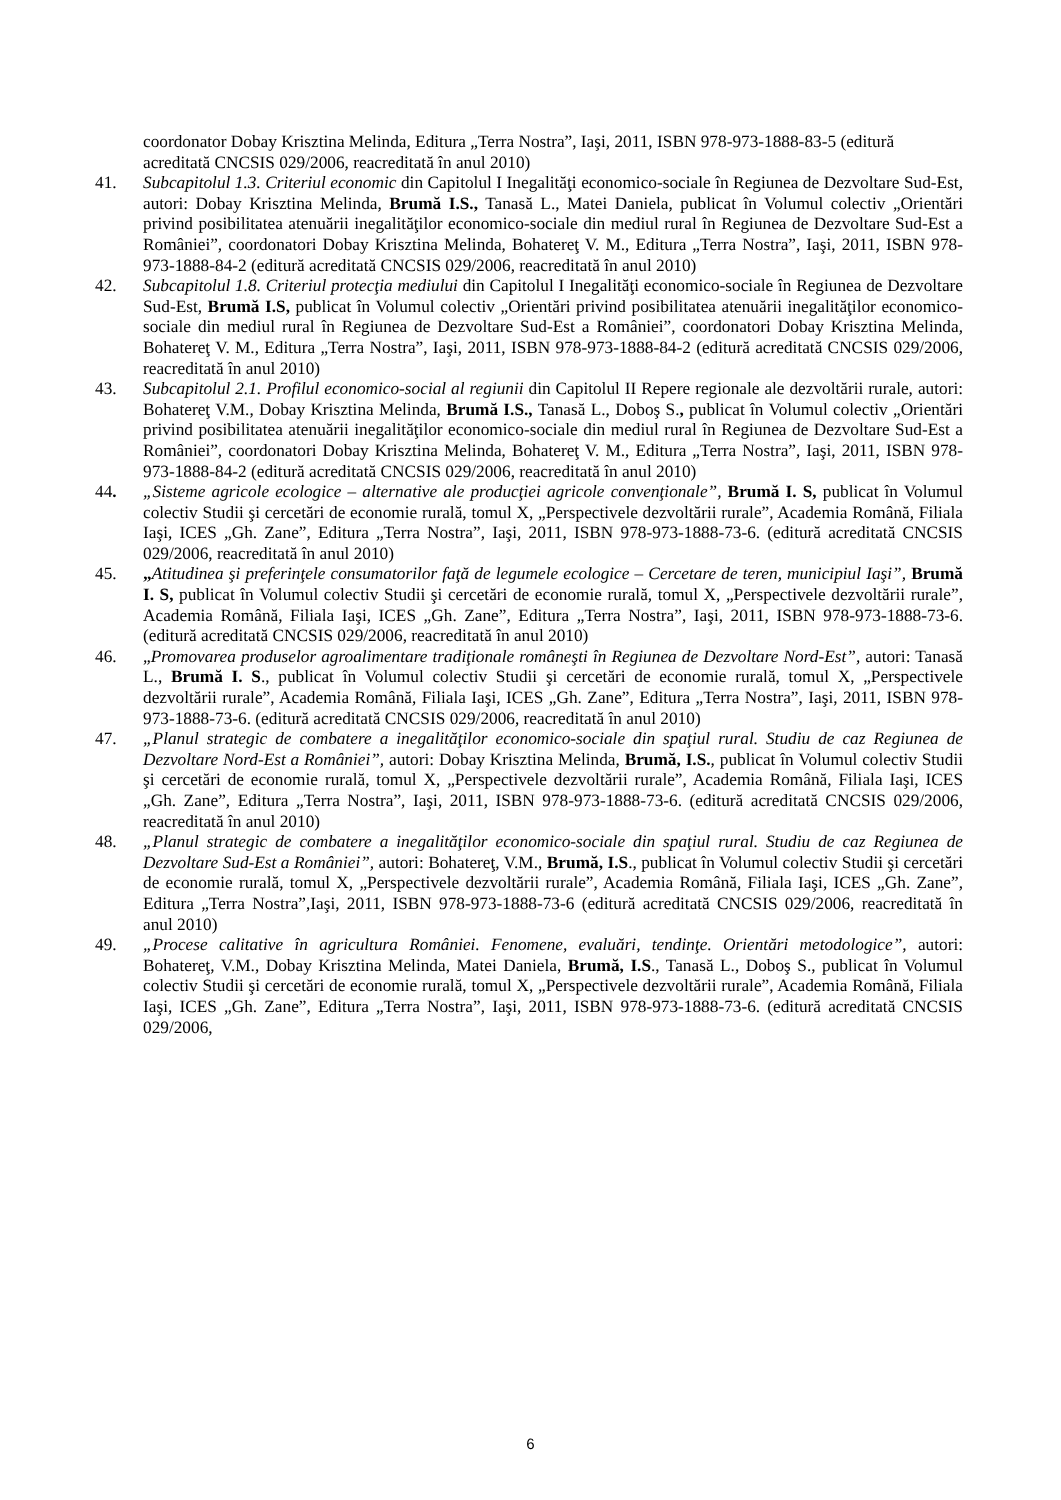coordonator Dobay Krisztina Melinda, Editura „Terra Nostra”, Iaşi, 2011, ISBN 978-973-1888-83-5 (editură acreditată CNCSIS 029/2006, reacreditată în anul 2010)
41. Subcapitolul 1.3. Criteriul economic din Capitolul I Inegalităţi economico-sociale în Regiunea de Dezvoltare Sud-Est, autori: Dobay Krisztina Melinda, Brumă I.S., Tanasă L., Matei Daniela, publicat în Volumul colectiv „Orientări privind posibilitatea atenuării inegalităţilor economico-sociale din mediul rural în Regiunea de Dezvoltare Sud-Est a României”, coordonatori Dobay Krisztina Melinda, Bohatereţ V. M., Editura „Terra Nostra”, Iaşi, 2011, ISBN 978-973-1888-84-2 (editură acreditată CNCSIS 029/2006, reacreditată în anul 2010)
42. Subcapitolul 1.8. Criteriul protecţia mediului din Capitolul I Inegalităţi economico-sociale în Regiunea de Dezvoltare Sud-Est, Brumă I.S, publicat în Volumul colectiv „Orientări privind posibilitatea atenuării inegalităţilor economico-sociale din mediul rural în Regiunea de Dezvoltare Sud-Est a României”, coordonatori Dobay Krisztina Melinda, Bohatereţ V. M., Editura „Terra Nostra”, Iaşi, 2011, ISBN 978-973-1888-84-2 (editură acreditată CNCSIS 029/2006, reacreditată în anul 2010)
43. Subcapitolul 2.1. Profilul economico-social al regiunii din Capitolul II Repere regionale ale dezvoltării rurale, autori: Bohatereţ V.M., Dobay Krisztina Melinda, Brumă I.S., Tanasă L., Doboş S., publicat în Volumul colectiv „Orientări privind posibilitatea atenuării inegalităţilor economico-sociale din mediul rural în Regiunea de Dezvoltare Sud-Est a României”, coordonatori Dobay Krisztina Melinda, Bohatereţ V. M., Editura „Terra Nostra”, Iaşi, 2011, ISBN 978-973-1888-84-2 (editură acreditată CNCSIS 029/2006, reacreditată în anul 2010)
44. „Sisteme agricole ecologice – alternative ale producţiei agricole convenţionale”, Brumă I. S, publicat în Volumul colectiv Studii şi cercetări de economie rurală, tomul X, „Perspectivele dezvoltării rurale”, Academia Română, Filiala Iaşi, ICES „Gh. Zane”, Editura „Terra Nostra”, Iaşi, 2011, ISBN 978-973-1888-73-6. (editură acreditată CNCSIS 029/2006, reacreditată în anul 2010)
45. „Atitudinea şi preferinţele consumatorilor faţă de legumele ecologice – Cercetare de teren, municipiul Iaşi”, Brumă I. S, publicat în Volumul colectiv Studii şi cercetări de economie rurală, tomul X, „Perspectivele dezvoltării rurale”, Academia Română, Filiala Iaşi, ICES „Gh. Zane”, Editura „Terra Nostra”, Iaşi, 2011, ISBN 978-973-1888-73-6. (editură acreditată CNCSIS 029/2006, reacreditată în anul 2010)
46. „Promovarea produselor agroalimentare tradiţionale româneşti în Regiunea de Dezvoltare Nord-Est”, autori: Tanasă L., Brumă I. S., publicat în Volumul colectiv Studii şi cercetări de economie rurală, tomul X, „Perspectivele dezvoltării rurale”, Academia Română, Filiala Iaşi, ICES „Gh. Zane”, Editura „Terra Nostra”, Iaşi, 2011, ISBN 978-973-1888-73-6. (editură acreditată CNCSIS 029/2006, reacreditată în anul 2010)
47. „Planul strategic de combatere a inegalităţilor economico-sociale din spaţiul rural. Studiu de caz Regiunea de Dezvoltare Nord-Est a României”, autori: Dobay Krisztina Melinda, Brumă, I.S., publicat în Volumul colectiv Studii şi cercetări de economie rurală, tomul X, „Perspectivele dezvoltării rurale”, Academia Română, Filiala Iaşi, ICES „Gh. Zane”, Editura „Terra Nostra”, Iaşi, 2011, ISBN 978-973-1888-73-6. (editură acreditată CNCSIS 029/2006, reacreditată în anul 2010)
48. „Planul strategic de combatere a inegalităţilor economico-sociale din spaţiul rural. Studiu de caz Regiunea de Dezvoltare Sud-Est a României”, autori: Bohatereţ, V.M., Brumă, I.S., publicat în Volumul colectiv Studii şi cercetări de economie rurală, tomul X, „Perspectivele dezvoltării rurale”, Academia Română, Filiala Iaşi, ICES „Gh. Zane”, Editura „Terra Nostra”,Iaşi, 2011, ISBN 978-973-1888-73-6 (editură acreditată CNCSIS 029/2006, reacreditată în anul 2010)
49. „Procese calitative în agricultura României. Fenomene, evaluări, tendinţe. Orientări metodologice”, autori: Bohatereţ, V.M., Dobay Krisztina Melinda, Matei Daniela, Brumă, I.S., Tanasă L., Doboş S., publicat în Volumul colectiv Studii şi cercetări de economie rurală, tomul X, „Perspectivele dezvoltării rurale”, Academia Română, Filiala Iaşi, ICES „Gh. Zane”, Editura „Terra Nostra”, Iaşi, 2011, ISBN 978-973-1888-73-6. (editură acreditată CNCSIS 029/2006,
6